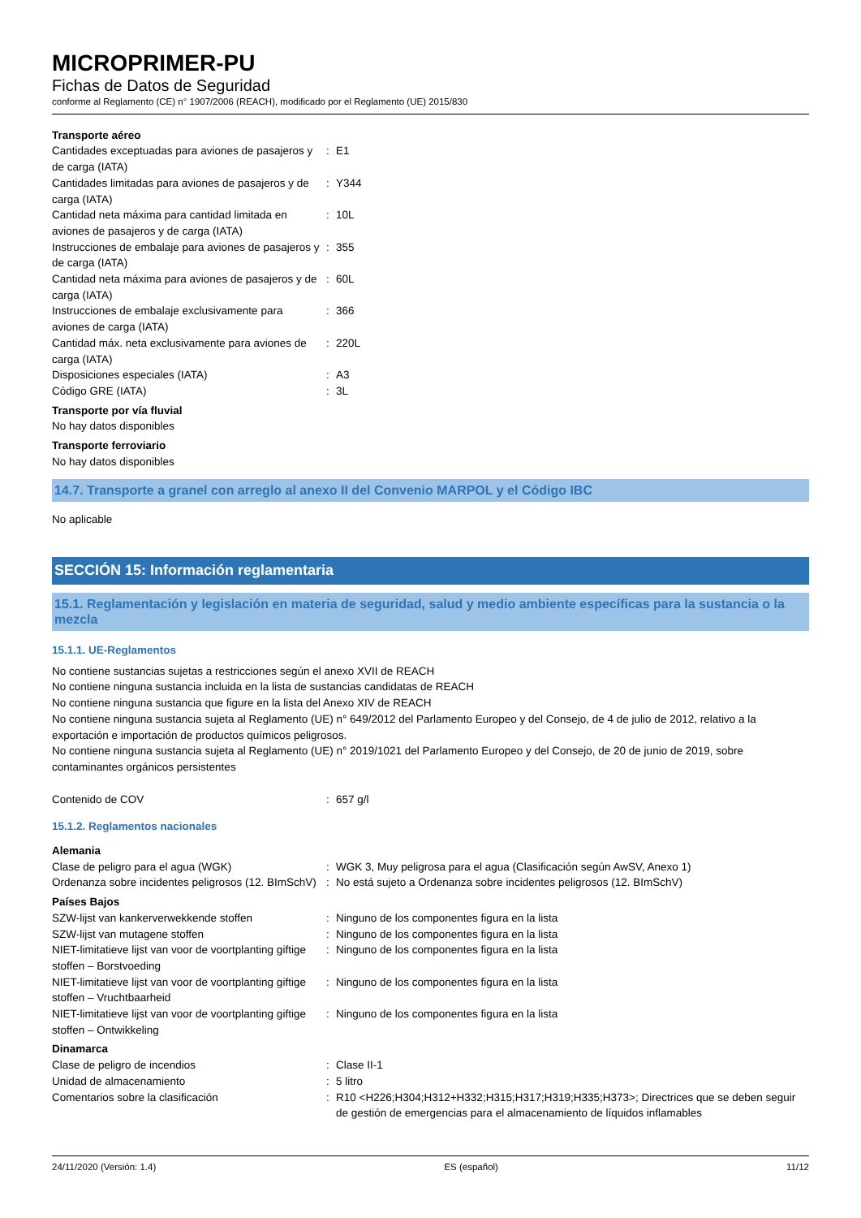MICROPRIMER-PU
Fichas de Datos de Seguridad
conforme al Reglamento (CE) n° 1907/2006 (REACH), modificado por el Reglamento (UE) 2015/830
Transporte aéreo
| Cantidades exceptuadas para aviones de pasajeros y de carga (IATA) | : | E1 |
| Cantidades limitadas para aviones de pasajeros y de carga (IATA) | : | Y344 |
| Cantidad neta máxima para cantidad limitada en aviones de pasajeros y de carga (IATA) | : | 10L |
| Instrucciones de embalaje para aviones de pasajeros y de carga (IATA) | : | 355 |
| Cantidad neta máxima para aviones de pasajeros y de carga (IATA) | : | 60L |
| Instrucciones de embalaje exclusivamente para aviones de carga (IATA) | : | 366 |
| Cantidad máx. neta exclusivamente para aviones de carga (IATA) | : | 220L |
| Disposiciones especiales (IATA) | : | A3 |
| Código GRE (IATA) | : | 3L |
Transporte por vía fluvial
No hay datos disponibles
Transporte ferroviario
No hay datos disponibles
14.7. Transporte a granel con arreglo al anexo II del Convenio MARPOL y el Código IBC
No aplicable
SECCIÓN 15: Información reglamentaria
15.1. Reglamentación y legislación en materia de seguridad, salud y medio ambiente específicas para la sustancia o la mezcla
15.1.1. UE-Reglamentos
No contiene sustancias sujetas a restricciones según el anexo XVII de REACH
No contiene ninguna sustancia incluida en la lista de sustancias candidatas de REACH
No contiene ninguna sustancia que figure en la lista del Anexo XIV de REACH
No contiene ninguna sustancia sujeta al Reglamento (UE) n° 649/2012 del Parlamento Europeo y del Consejo, de 4 de julio de 2012, relativo a la exportación e importación de productos químicos peligrosos.
No contiene ninguna sustancia sujeta al Reglamento (UE) n° 2019/1021 del Parlamento Europeo y del Consejo, de 20 de junio de 2019, sobre contaminantes orgánicos persistentes
| Contenido de COV | : | 657 g/l |
15.1.2. Reglamentos nacionales
Alemania
| Clase de peligro para el agua (WGK) | : | WGK 3, Muy peligrosa para el agua (Clasificación según AwSV, Anexo 1) |
| Ordenanza sobre incidentes peligrosos (12. BImSchV) | : | No está sujeto a Ordenanza sobre incidentes peligrosos (12. BImSchV) |
Países Bajos
| SZW-lijst van kankerverwekkende stoffen | : | Ninguno de los componentes figura en la lista |
| SZW-lijst van mutagene stoffen | : | Ninguno de los componentes figura en la lista |
| NIET-limitatieve lijst van voor de voortplanting giftige stoffen – Borstvoeding | : | Ninguno de los componentes figura en la lista |
| NIET-limitatieve lijst van voor de voortplanting giftige stoffen – Vruchtbaarheid | : | Ninguno de los componentes figura en la lista |
| NIET-limitatieve lijst van voor de voortplanting giftige stoffen – Ontwikkeling | : | Ninguno de los componentes figura en la lista |
Dinamarca
| Clase de peligro de incendios | : | Clase II-1 |
| Unidad de almacenamiento | : | 5 litro |
| Comentarios sobre la clasificación | : | R10 <H226;H304;H312+H332;H315;H317;H319;H335;H373>; Directrices que se deben seguir de gestión de emergencias para el almacenamiento de líquidos inflamables |
24/11/2020 (Versión: 1.4) ES (español) 11/12